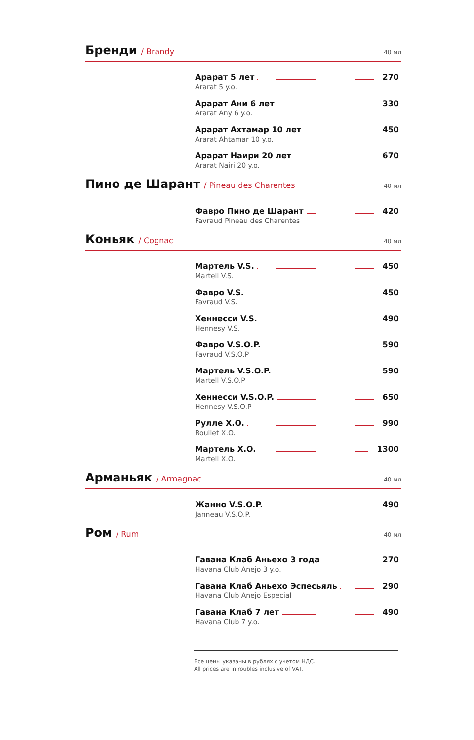Бренди
/ Brandy 40 мл
Арарат 5 лет 270
Ararat 5 y.o.
Арарат Ани 6 лет 330
Ararat Any 6 y.o.
Арарат Ахтамар 10 лет 450
Ararat Ahtamar 10 y.o.
Арарат Наири 20 лет 670
Ararat Nairi 20 y.o.
Пино де Шарант
/ Pineau des Charentes 40 мл
Фавро Пино де Шарант 420
Favraud Pineau des Charentes
Коньяк
/ Cognac 40 мл
Мартель V.S. 450
Martell V.S.
Фавро V.S. 450
Favraud V.S.
Хеннесси V.S. 490
Hennesy V.S.
Фавро V.S.O.P. 590
Favraud V.S.O.P
Мартель V.S.O.P. 590
Martell V.S.O.P
Хеннесси V.S.O.P. 650
Hennesy V.S.O.P
Рулле X.O. 990
Roullet X.O.
Мартель X.O. 1300
Martell X.O.
Арманьяк
/ Armagnac 40 мл
Жанно V.S.O.P. 490
Janneau V.S.O.P.
Ром
/ Rum 40 мл
Гавана Клаб Аньехо 3 года 270
Havana Club Anejo 3 y.o.
Гавана Клаб Аньехо Эспесьяль 290
Havana Club Anejo Especial
Гавана Клаб 7 лет 490
Havana Club 7 y.o.
Все цены указаны в рублях с учетом НДС.
All prices are in roubles inclusive of VAT.